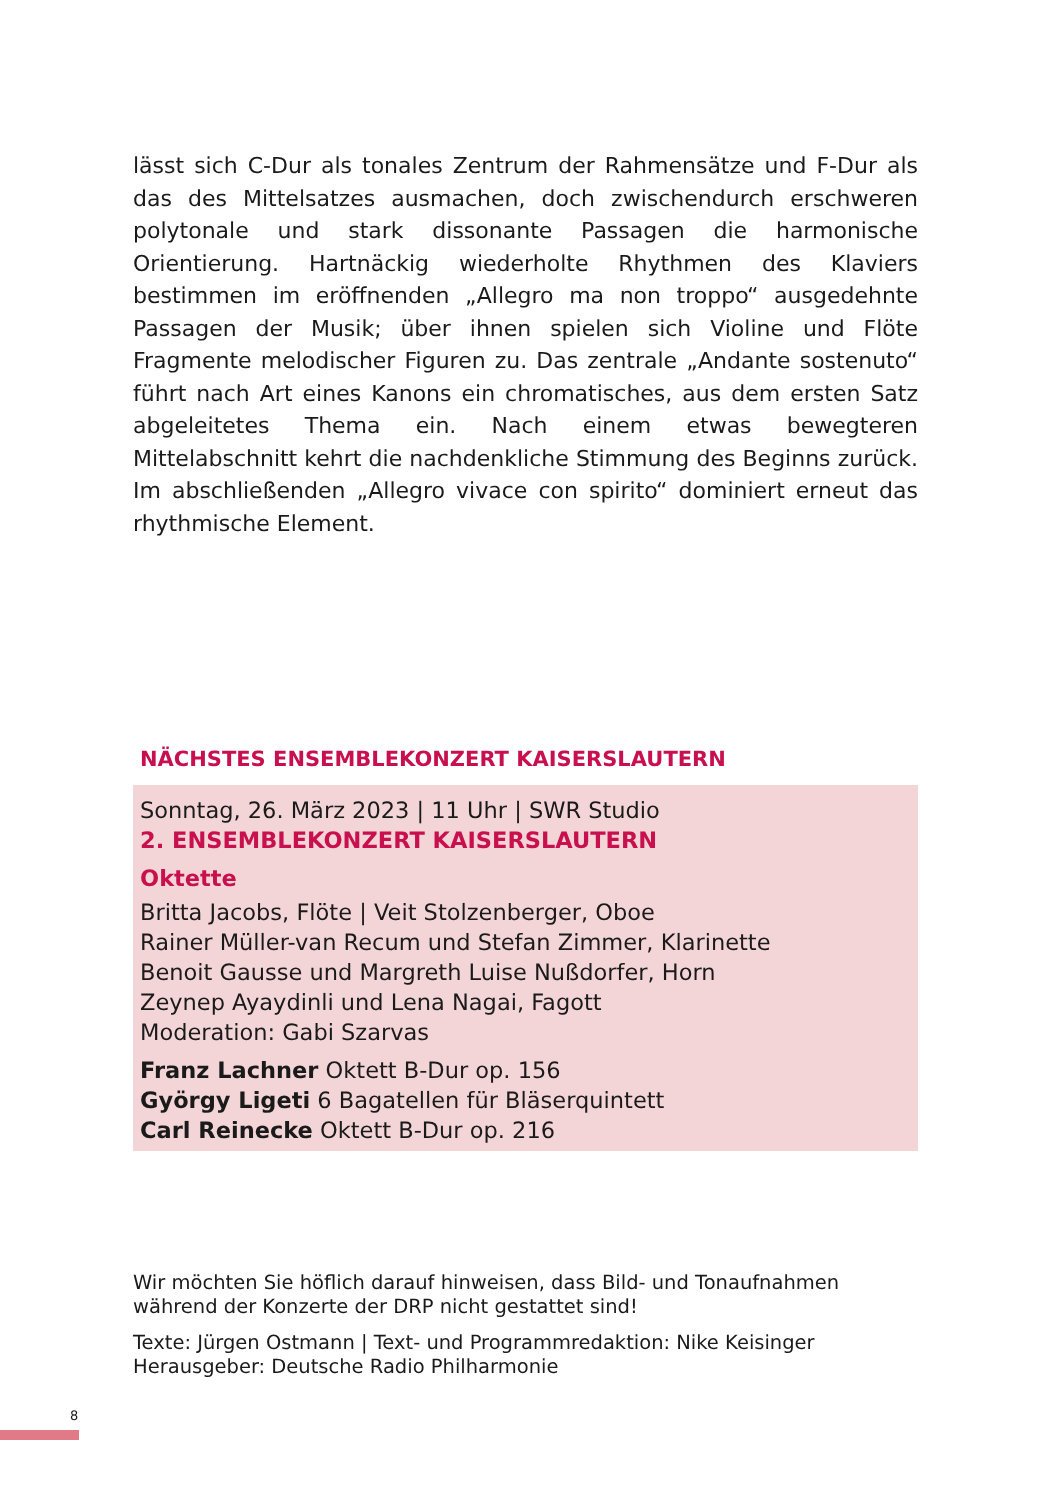lässt sich C-Dur als tonales Zentrum der Rahmensätze und F-Dur als das des Mittelsatzes ausmachen, doch zwischendurch erschweren polytonale und stark dissonante Passagen die harmonische Orientierung. Hartnäckig wiederholte Rhythmen des Klaviers bestimmen im eröffnenden „Allegro ma non troppo“ ausgedehnte Passagen der Musik; über ihnen spielen sich Violine und Flöte Fragmente melodischer Figuren zu. Das zentrale „Andante sostenuto“ führt nach Art eines Kanons ein chromatisches, aus dem ersten Satz abgeleitetes Thema ein. Nach einem etwas bewegteren Mittelabschnitt kehrt die nachdenkliche Stimmung des Beginns zurück. Im abschließenden „Allegro vivace con spirito“ dominiert erneut das rhythmische Element.
NÄCHSTES ENSEMBLEKONZERT KAISERSLAUTERN
Sonntag, 26. März 2023 | 11 Uhr | SWR Studio
2. ENSEMBLEKONZERT KAISERSLAUTERN
Oktette
Britta Jacobs, Flöte | Veit Stolzenberger, Oboe
Rainer Müller-van Recum und Stefan Zimmer, Klarinette
Benoit Gausse und Margreth Luise Nußdorfer, Horn
Zeynep Ayaydinli und Lena Nagai, Fagott
Moderation: Gabi Szarvas
Franz Lachner Oktett B-Dur op. 156
György Ligeti 6 Bagatellen für Bläserquintett
Carl Reinecke Oktett B-Dur op. 216
Wir möchten Sie höflich darauf hinweisen, dass Bild- und Tonaufnahmen während der Konzerte der DRP nicht gestattet sind!
Texte: Jürgen Ostmann | Text- und Programmredaktion: Nike Keisinger
Herausgeber: Deutsche Radio Philharmonie
8